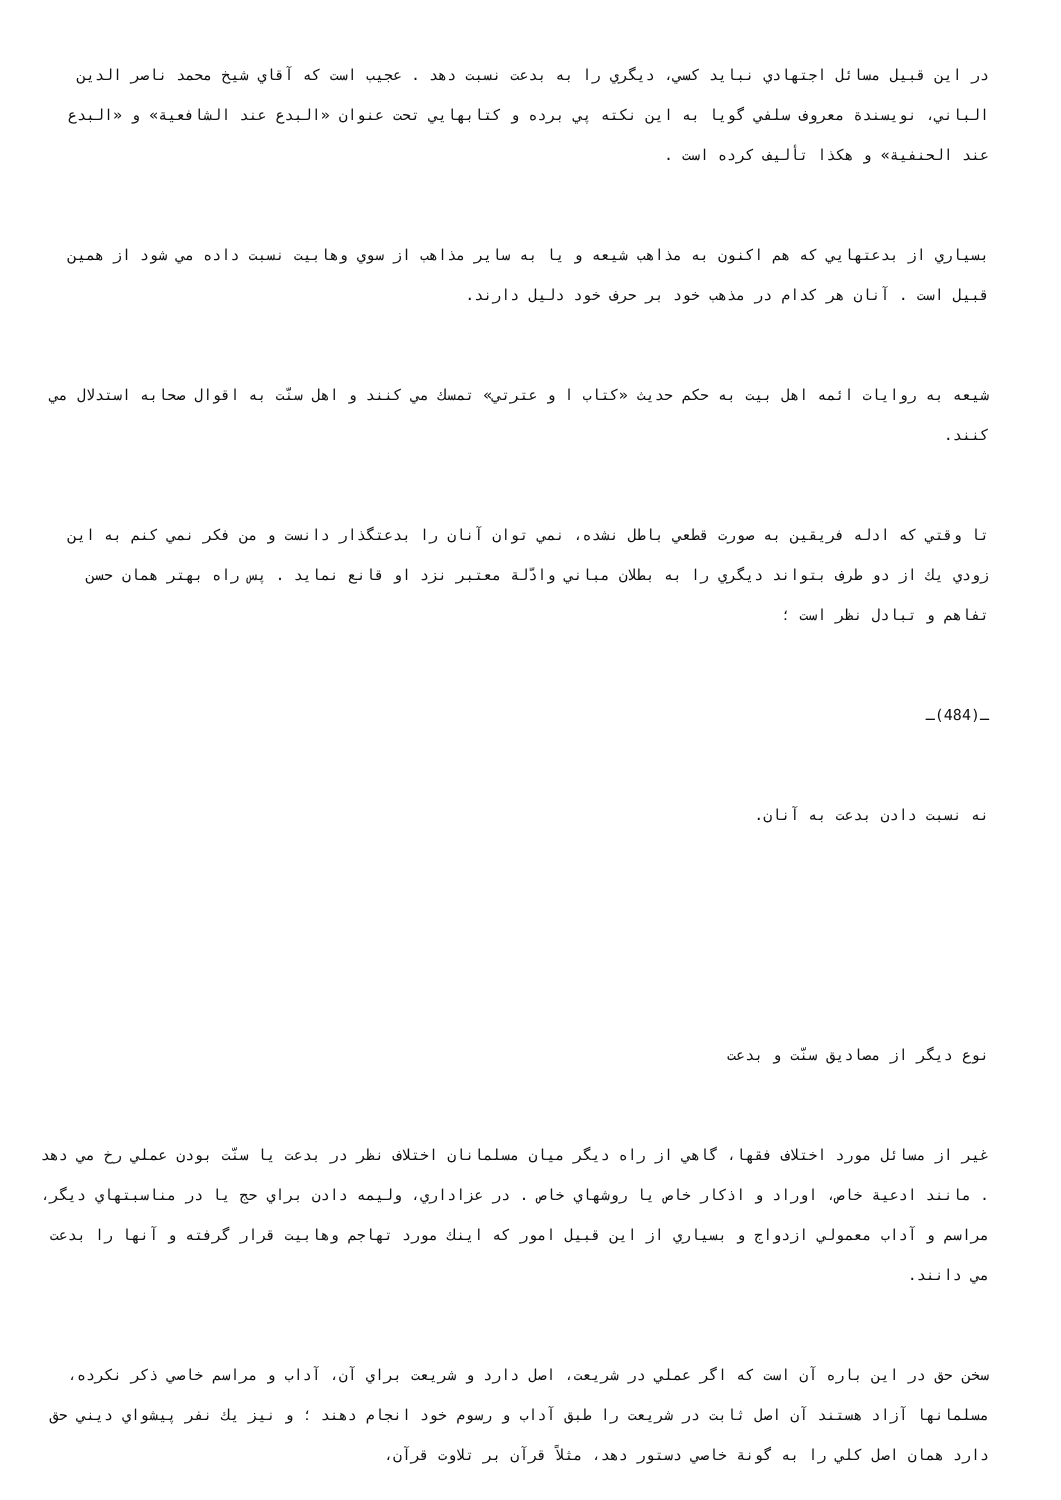در اين قبيل مسائل اجتهادي نبايد كسي، ديگري را به بدعت نسبت دهد . عجيب است كه آقاي شيخ محمد ناصر الدين الباني، نويسندة معروف سلفي گويا به اين نكته پي برده و كتابهايي تحت عنوان «البدع عند الشافعية» و «البدع عند الحنفية» و هكذا تأليف كرده است .
بسياري از بدعتهايي كه هم اكنون به مذاهب شيعه و يا به ساير مذاهب از سوي وهابيت نسبت داده مي شود از همين قبيل است . آنان هر كدام در مذهب خود بر حرف خود دليل دارند.
شيعه به روايات ائمه اهل بيت به حكم حديث «كتاب ا و عترتي» تمسك مي كنند و اهل سنّت به اقوال صحابه استدلال مي كنند.
تا وقتي كه ادله فريقين به صورت قطعي باطل نشده، نمي توان آنان را بدعتگذار دانست و من فكر نمي كنم به اين زودي يك از دو طرف بتواند ديگري را به بطلان مباني وادّلة معتبر نزد او قانع نمايد . پس راه بهتر همان حسن تفاهم و تبادل نظر است ؛
ـ(484)ـ
نه نسبت دادن بدعت به آنان.
نوع ديگر از مصاديق سنّت و بدعت
غير از مسائل مورد اختلاف فقها، گاهي از راه ديگر ميان مسلمانان اختلاف نظر در بدعت يا سنّت بودن عملي رخ مي دهد . مانند ادعية خاص، اوراد و اذكار خاص يا روشهاي خاص . در عزاداري، وليمه دادن براي حج يا در مناسبتهاي ديگر، مراسم و آداب معمولي ازدواج و بسياري از اين قبيل امور كه اينك مورد تهاجم وهابيت قرار گرفته و آنها را بدعت مي دانند.
سخن حق در اين باره آن است كه اگر عملي در شريعت، اصل دارد و شريعت براي آن، آداب و مراسم خاصي ذكر نكرده، مسلمانها آزاد هستند آن اصل ثابت در شريعت را طبق آداب و رسوم خود انجام دهند ؛ و نيز يك نفر پيشواي ديني حق دارد همان اصل كلي را به گونة خاصي دستور دهد، مثلاً قرآن بر تلاوت قرآن،